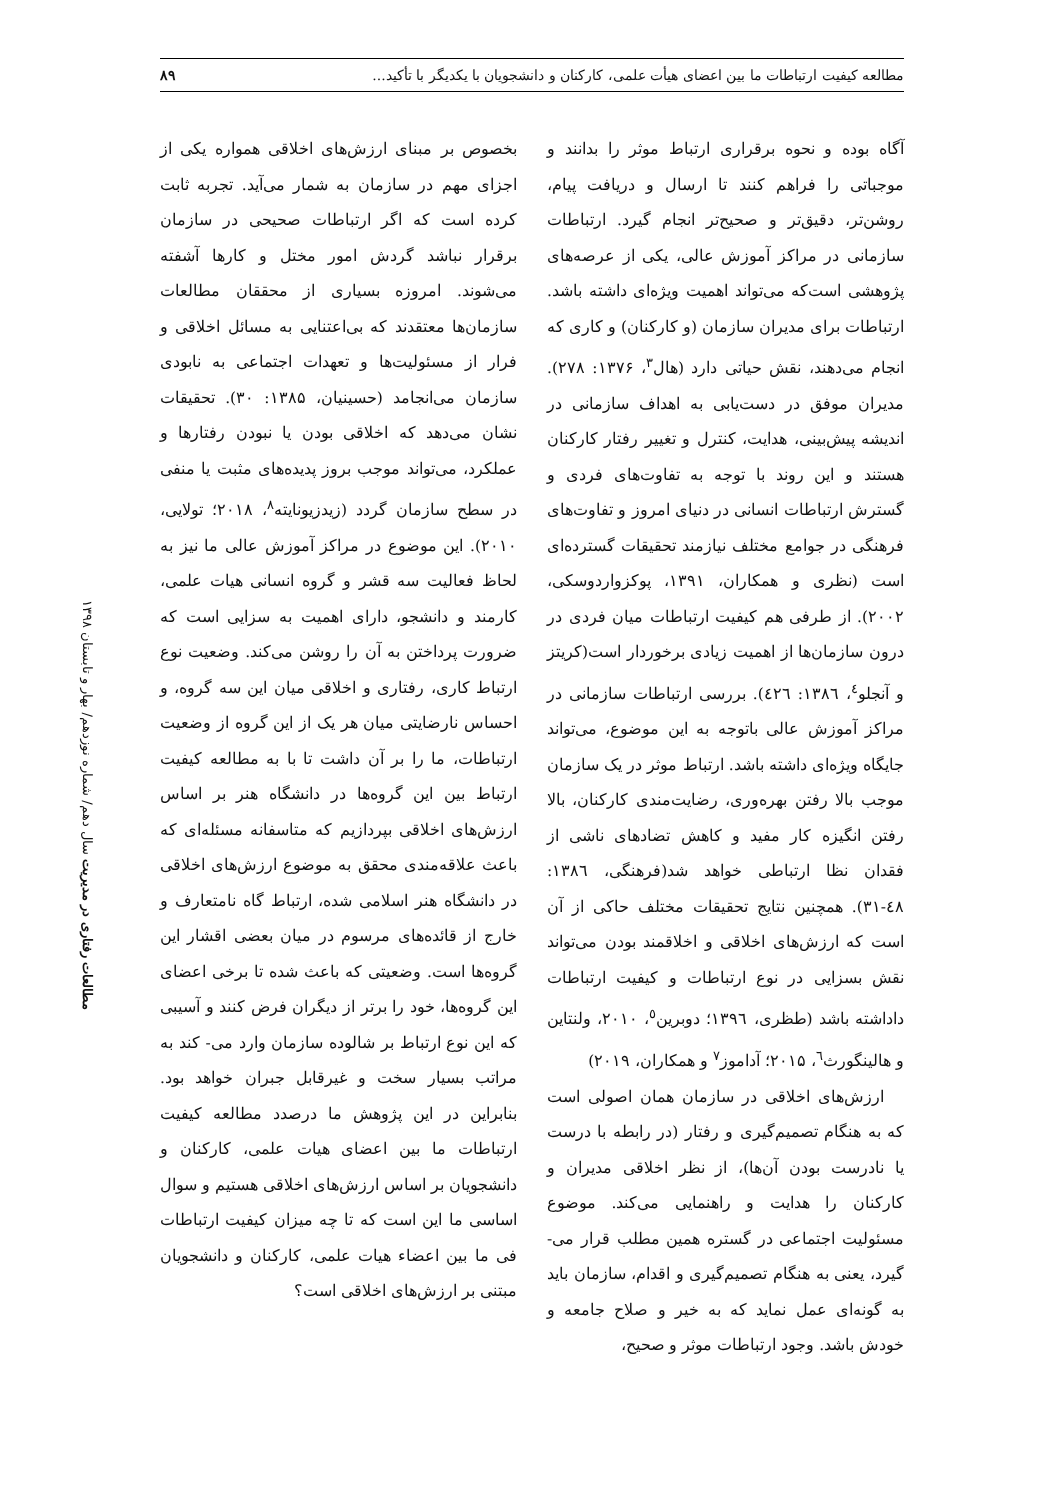مطالعه کیفیت ارتباطات ما بین اعضای هیأت علمی، کارکنان و دانشجویان با یکدیگر با تأکید... ۸۹
آگاه بوده و نحوه برقراری ارتباط موثر را بدانند و موجباتی را فراهم کنند تا ارسال و دریافت پیام، روشن‌تر، دقیق‌تر و صحیح‌تر انجام گیرد. ارتباطات سازمانی در مراکز آموزش عالی، یکی از عرصه‌های پژوهشی است‌که می‌تواند اهمیت ویژه‌ای داشته باشد. ارتباطات برای مدیران سازمان (و کارکنان) و کاری که انجام می‌دهند، نقش حیاتی دارد (هال<sup>۳</sup>، ۱۳۷۶: ۲۷۸). مدیران موفق در دست‌یابی به اهداف سازمانی در اندیشه پیش‌بینی، هدایت، کنترل و تغییر رفتار کارکنان هستند و این روند با توجه به تفاوت‌های فردی و گسترش ارتباطات انسانی در دنیای امروز و تفاوت‌های فرهنگی در جوامع مختلف نیازمند تحقیقات گسترده‌ای است (نظری و همکاران، ۱۳۹۱، پوکزواردوسکی، ۲۰۰۲). از طرفی هم کیفیت ارتباطات میان فردی در درون سازمان‌ها از اهمیت زیادی برخوردار است(کریتز و آنجلو<sup>٤</sup>، ۱۳۸٦: ٤۲٦). بررسی ارتباطات سازمانی در مراکز آموزش عالی باتوجه به این موضوع، می‌تواند جایگاه ویژه‌ای داشته باشد. ارتباط موثر در یک سازمان موجب بالا رفتن بهره‌وری، رضایت‌مندی کارکنان، بالا رفتن انگیزه کار مفید و کاهش تضادهای ناشی از فقدان نظا ارتباطی خواهد شد(فرهنگی، ۱۳۸٦: ٤۸-۳۱). همچنین نتایج تحقیقات مختلف حاکی از آن است که ارزش‌های اخلاقی و اخلاقمند بودن می‌تواند نقش بسزایی در نوع ارتباطات و کیفیت ارتباطات داداشته باشد (طظری، ۱۳۹٦؛ دوبرین<sup>٥</sup>، ۲۰۱۰، ولنتاین و هالینگورث<sup>٦</sup>، ۲۰۱۵؛ آداموز<sup>۷</sup> و همکاران، ۲۰۱۹)
ارزش‌های اخلاقی در سازمان همان اصولی است که به هنگام تصمیم‌گیری و رفتار (در رابطه با درست یا نادرست بودن آن‌ها)، از نظر اخلاقی مدیران و کارکنان را هدایت و راهنمایی می‌کند. موضوع مسئولیت اجتماعی در گستره همین مطلب قرار می- گیرد، یعنی به هنگام تصمیم‌گیری و اقدام، سازمان باید به گونه‌ای عمل نماید که به خیر و صلاح جامعه و خودش باشد. وجود ارتباطات موثر و صحیح،
بخصوص بر مبنای ارزش‌های اخلاقی همواره یکی از اجزای مهم در سازمان به شمار می‌آید. تجربه ثابت کرده است که اگر ارتباطات صحیحی در سازمان برقرار نباشد گردش امور مختل و کارها آشفته می‌شوند. امروزه بسیاری از محققان مطالعات سازمان‌ها معتقدند که بی‌اعتنایی به مسائل اخلاقی و فرار از مسئولیت‌ها و تعهدات اجتماعی به نابودی سازمان می‌انجامد (حسینیان، ۱۳۸۵: ۳۰). تحقیقات نشان می‌دهد که اخلاقی بودن یا نبودن رفتارها و عملکرد، می‌تواند موجب بروز پدیده‌های مثبت یا منفی در سطح سازمان گردد (زیدزیونایته<sup>۸</sup>، ۲۰۱۸؛ تولایی، ۲۰۱۰). این موضوع در مراکز آموزش عالی ما نیز به لحاظ فعالیت سه قشر و گروه انسانی هیات علمی، کارمند و دانشجو، دارای اهمیت به سزایی است که ضرورت پرداختن به آن را روشن می‌کند. وضعیت نوع ارتباط کاری، رفتاری و اخلاقی میان این سه گروه، و احساس نارضایتی میان هر یک از این گروه از وضعیت ارتباطات، ما را بر آن داشت تا با به مطالعه کیفیت ارتباط بین این گروه‌ها در دانشگاه هنر بر اساس ارزش‌های اخلاقی بپردازیم که متاسفانه مسئله‌ای که باعث علاقه‌مندی محقق به موضوع ارزش‌های اخلاقی در دانشگاه هنر اسلامی شده، ارتباط گاه نامتعارف و خارج از قائده‌های مرسوم در میان بعضی اقشار این گروه‌ها است. وضعیتی که باعث شده تا برخی اعضای این گروه‌ها، خود را برتر از دیگران فرض کنند و آسیبی که این نوع ارتباط بر شالوده سازمان وارد می- کند به مراتب بسیار سخت و غیرقابل جبران خواهد بود. بنابراین در این پژوهش ما درصدد مطالعه کیفیت ارتباطات ما بین اعضای هیات علمی، کارکنان و دانشجویان بر اساس ارزش‌های اخلاقی هستیم و سوال اساسی ما این است که تا چه میزان کیفیت ارتباطات فی ما بین اعضاء هیات علمی، کارکنان و دانشجویان مبتنی بر ارزش‌های اخلاقی است؟
مطالعات رفتاری در مدیریت سال دهم/ شماره نوزدهم/ بهار و تابستان ۱۳۹۸